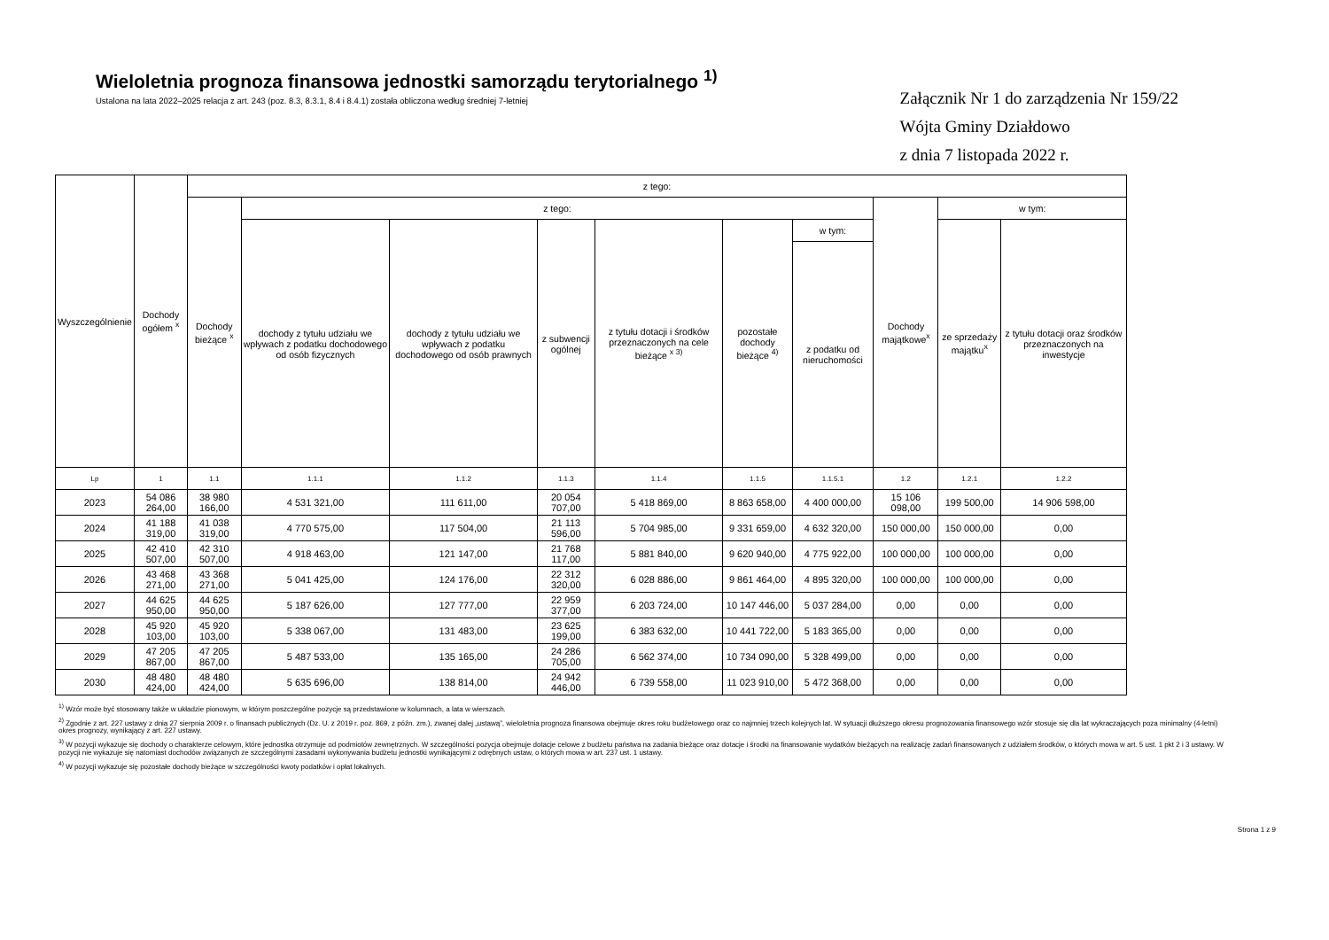Wieloletnia prognoza finansowa jednostki samorządu terytorialnego <sup>1)</sup>
Ustalona na lata 2022–2025 relacja z art. 243 (poz. 8.3, 8.3.1, 8.4 i 8.4.1) została obliczona według średniej 7-letniej
Załącznik Nr 1 do zarządzenia Nr 159/22
Wójta Gminy Działdowo
z dnia 7 listopada 2022 r.
| Wyszczególnienie | Dochody ogółem <sup>x</sup> | z tego: | | | | | | | | | |
| --- | --- | --- | --- | --- | --- | --- | --- | --- | --- | --- | --- |
| | | Dochody bieżące <sup>x</sup> | z tego: | | | | | | Dochody majątkowe<sup>x</sup> | w tym: | |
| | | | dochody z tytułu udziału we wpływach z podatku dochodowego od osób fizycznych | dochody z tytułu udziału we wpływach z podatku dochodowego od osób prawnych | z subwencji ogólnej | z tytułu dotacji i środków przeznaczonych na cele bieżące <sup>x 3)</sup> | pozostałe dochody bieżące <sup>4)</sup> | w tym: | | ze sprzedaży majątku<sup>x</sup> | z tytułu dotacji oraz środków przeznaczonych na inwestycje |
| | | | | | | | | z podatku od nieruchomości | | | |
| Lp | 1 | 1.1 | 1.1.1 | 1.1.2 | 1.1.3 | 1.1.4 | 1.1.5 | 1.1.5.1 | 1.2 | 1.2.1 | 1.2.2 |
| 2023 | 54 086 264,00 | 38 980 166,00 | 4 531 321,00 | 111 611,00 | 20 054 707,00 | 5 418 869,00 | 8 863 658,00 | 4 400 000,00 | 15 106 098,00 | 199 500,00 | 14 906 598,00 |
| 2024 | 41 188 319,00 | 41 038 319,00 | 4 770 575,00 | 117 504,00 | 21 113 596,00 | 5 704 985,00 | 9 331 659,00 | 4 632 320,00 | 150 000,00 | 150 000,00 | 0,00 |
| 2025 | 42 410 507,00 | 42 310 507,00 | 4 918 463,00 | 121 147,00 | 21 768 117,00 | 5 881 840,00 | 9 620 940,00 | 4 775 922,00 | 100 000,00 | 100 000,00 | 0,00 |
| 2026 | 43 468 271,00 | 43 368 271,00 | 5 041 425,00 | 124 176,00 | 22 312 320,00 | 6 028 886,00 | 9 861 464,00 | 4 895 320,00 | 100 000,00 | 100 000,00 | 0,00 |
| 2027 | 44 625 950,00 | 44 625 950,00 | 5 187 626,00 | 127 777,00 | 22 959 377,00 | 6 203 724,00 | 10 147 446,00 | 5 037 284,00 | 0,00 | 0,00 | 0,00 |
| 2028 | 45 920 103,00 | 45 920 103,00 | 5 338 067,00 | 131 483,00 | 23 625 199,00 | 6 383 632,00 | 10 441 722,00 | 5 183 365,00 | 0,00 | 0,00 | 0,00 |
| 2029 | 47 205 867,00 | 47 205 867,00 | 5 487 533,00 | 135 165,00 | 24 286 705,00 | 6 562 374,00 | 10 734 090,00 | 5 328 499,00 | 0,00 | 0,00 | 0,00 |
| 2030 | 48 480 424,00 | 48 480 424,00 | 5 635 696,00 | 138 814,00 | 24 942 446,00 | 6 739 558,00 | 11 023 910,00 | 5 472 368,00 | 0,00 | 0,00 | 0,00 |
<sup>1)</sup> Wzór może być stosowany także w układzie pionowym, w którym poszczególne pozycje są przedstawione w kolumnach, a lata w wierszach.
<sup>2)</sup> Zgodnie z art. 227 ustawy z dnia 27 sierpnia 2009 r. o finansach publicznych (Dz. U. z 2019 r. poz. 869, z późn. zm.), zwanej dalej „ustawą”, wieloletnia prognoza finansowa obejmuje okres roku budżetowego oraz co najmniej trzech kolejnych lat. W sytuacji dłuższego okresu prognozowania finansowego wzór stosuje się dla lat wykraczających poza minimalny (4-letni) okres prognozy, wynikający z art. 227 ustawy.
<sup>3)</sup> W pozycji wykazuje się dochody o charakterze celowym, które jednostka otrzymuje od podmiotów zewnętrznych. W szczególności pozycja obejmuje dotacje celowe z budżetu państwa na zadania bieżące oraz dotacje i środki na finansowanie wydatków bieżących na realizację zadań finansowanych z udziałem środków, o których mowa w art. 5 ust. 1 pkt 2 i 3 ustawy. W pozycji nie wykazuje się natomiast dochodów związanych ze szczególnymi zasadami wykonywania budżetu jednostki wynikającymi z odrębnych ustaw, o których mowa w art. 237 ust. 1 ustawy.
<sup>4)</sup> W pozycji wykazuje się pozostałe dochody bieżące w szczególności kwoty podatków i opłat lokalnych.
Strona 1 z 9